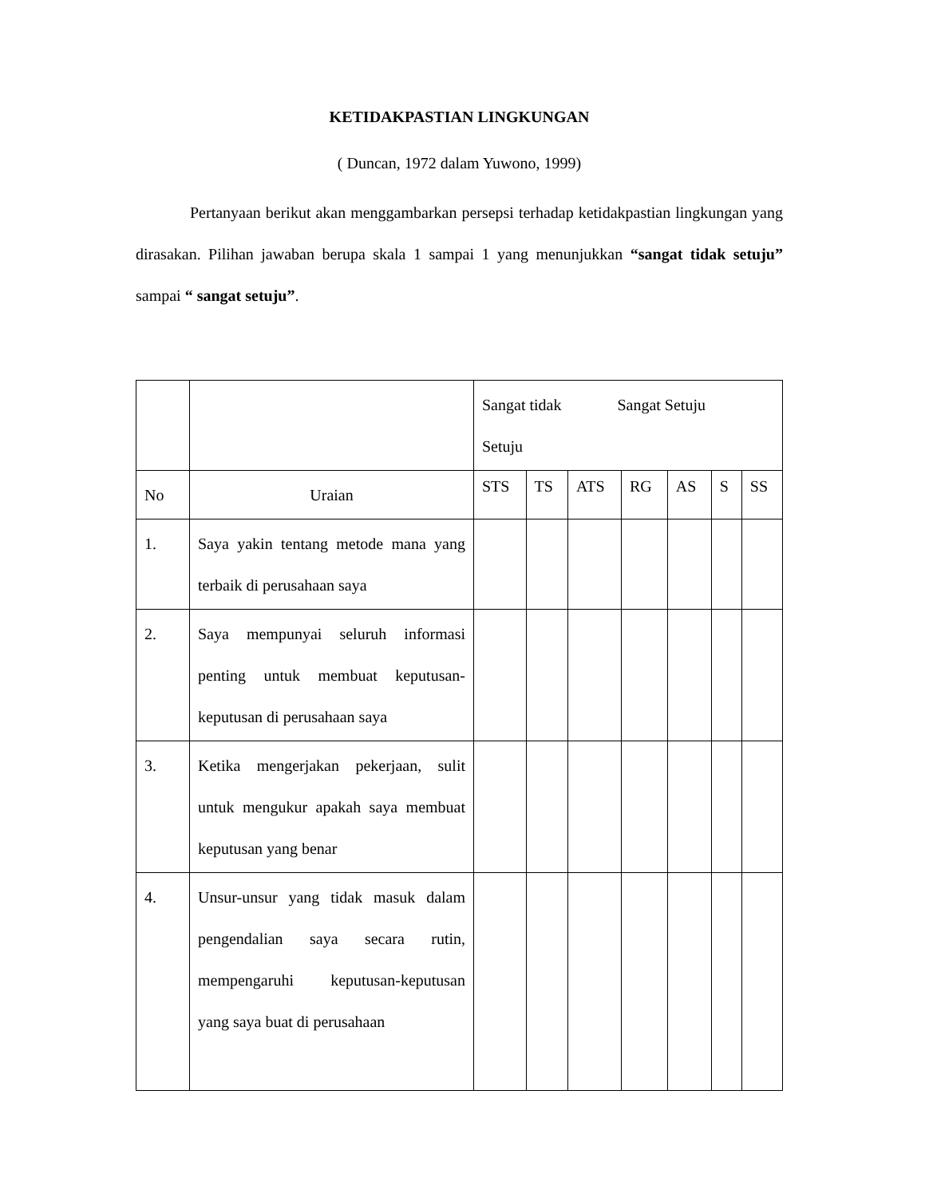KETIDAKPASTIAN LINGKUNGAN
( Duncan, 1972 dalam Yuwono, 1999)
Pertanyaan berikut akan menggambarkan persepsi terhadap ketidakpastian lingkungan yang dirasakan. Pilihan jawaban berupa skala 1 sampai 1 yang menunjukkan “sangat tidak setuju” sampai “ sangat setuju”.
| | | Sangat tidak Sangat Setuju Setuju | | | | | | |
| No | Uraian | STS | TS | ATS | RG | AS | S | SS |
| 1. | Saya yakin tentang metode mana yang terbaik di perusahaan saya | | | | | | | |
| 2. | Saya mempunyai seluruh informasi penting untuk membuat keputusan-keputusan di perusahaan saya | | | | | | | |
| 3. | Ketika mengerjakan pekerjaan, sulit untuk mengukur apakah saya membuat keputusan yang benar | | | | | | | |
| 4. | Unsur-unsur yang tidak masuk dalam pengendalian saya secara rutin, mempengaruhi keputusan-keputusan yang saya buat di perusahaan | | | | | | | |